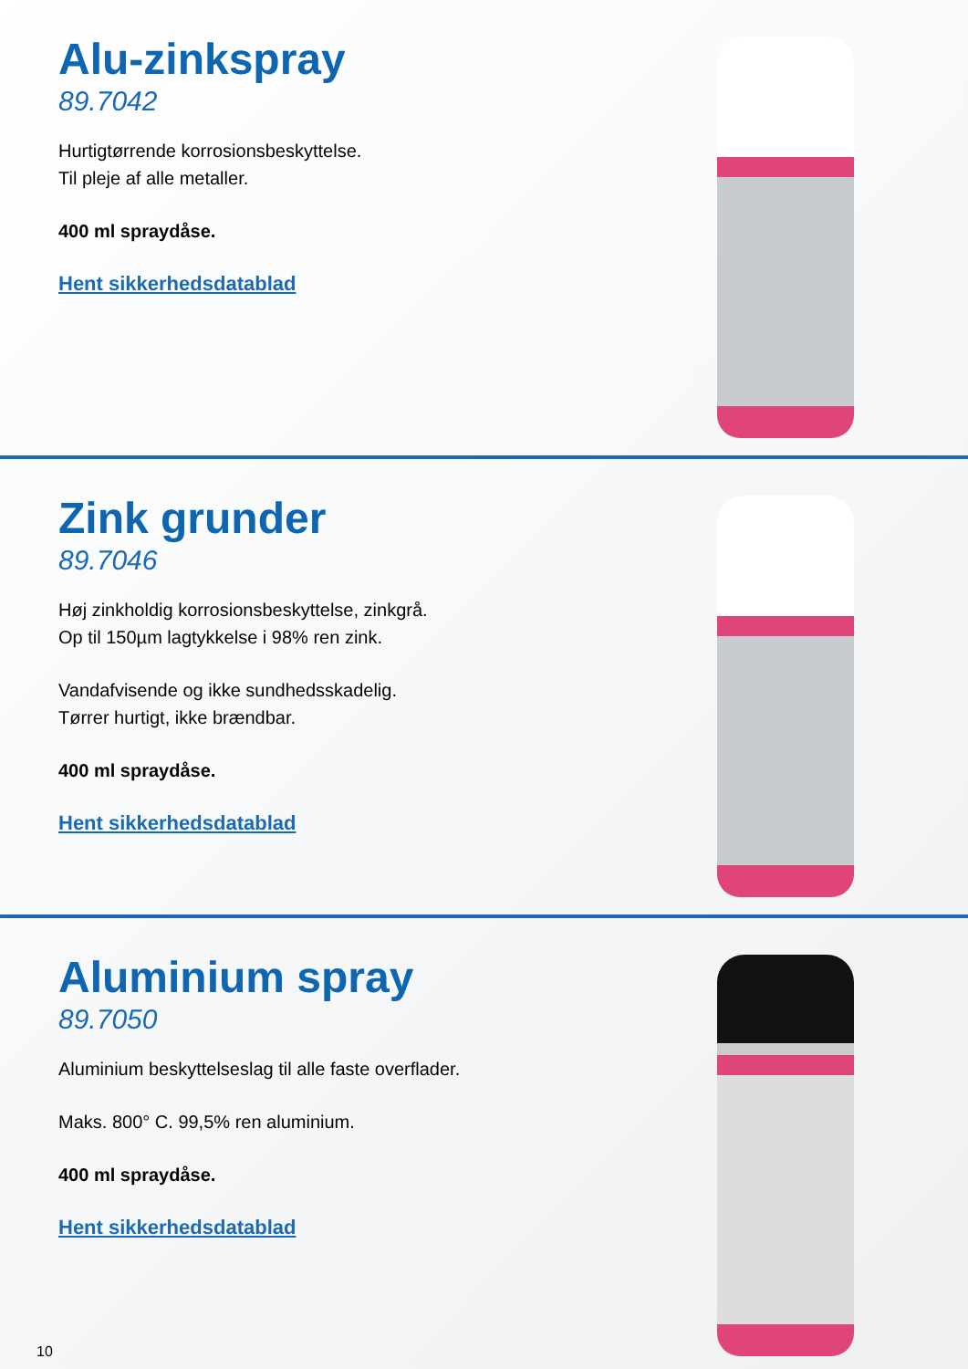Alu-zinkspray
89.7042
Hurtigtørrende korrosionsbeskyttelse.
Til pleje af alle metaller.
400 ml spraydåse.
Hent sikkerhedsdatablad
Zink grunder
89.7046
Høj zinkholdig korrosionsbeskyttelse, zinkgrå.
Op til 150µm lagtykkelse i 98% ren zink.
Vandafvisende og ikke sundhedsskadelig.
Tørrer hurtigt, ikke brændbar.
400 ml spraydåse.
Hent sikkerhedsdatablad
Aluminium spray
89.7050
Aluminium beskyttelseslag til alle faste overflader.
Maks. 800° C. 99,5% ren aluminium.
400 ml spraydåse.
Hent sikkerhedsdatablad
10